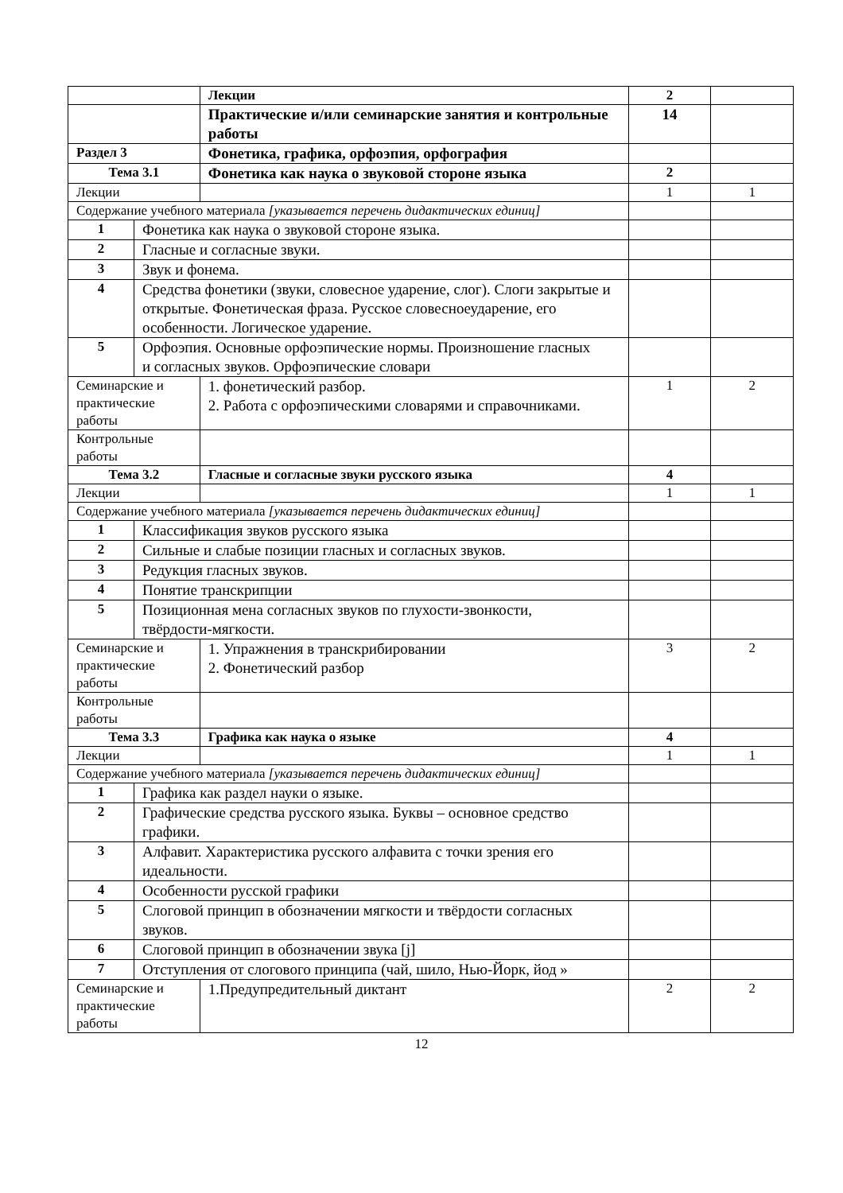| | | Лекции | 2 | |
| | | Практические и/или семинарские занятия и контрольные работы | 14 | |
| Раздел 3 | | Фонетика, графика, орфоэпия, орфография | | |
| Тема 3.1 | | Фонетика как наука о звуковой стороне языка | 2 | |
| Лекции | | | 1 | 1 |
| Содержание учебного материала [указывается перечень дидактических единиц] | | | | |
| 1 | Фонетика как наука о звуковой стороне языка. | | | |
| 2 | Гласные и согласные звуки. | | | |
| 3 | Звук и фонема. | | | |
| 4 | Средства фонетики (звуки, словесное ударение, слог). Слоги закрытые и открытые. Фонетическая фраза. Русское словесноеударение, его особенности. Логическое ударение. | | | |
| 5 | Орфоэпия. Основные орфоэпические нормы. Произношение гласных и согласных звуков. Орфоэпические словари | | | |
| Семинарские и практические работы | | 1. фонетический разбор. 2. Работа с орфоэпическими словарями и справочниками. | 1 | 2 |
| Контрольные работы | | | | |
| Тема 3.2 | | Гласные и согласные звуки русского языка | 4 | |
| Лекции | | | 1 | 1 |
| Содержание учебного материала [указывается перечень дидактических единиц] | | | | |
| 1 | Классификация звуков русского языка | | | |
| 2 | Сильные и слабые позиции гласных и согласных звуков. | | | |
| 3 | Редукция гласных звуков. | | | |
| 4 | Понятие транскрипции | | | |
| 5 | Позиционная мена согласных звуков по глухости-звонкости, твёрдости-мягкости. | | | |
| Семинарские и практические работы | | 1. Упражнения в транскрибировании 2. Фонетический разбор | 3 | 2 |
| Контрольные работы | | | | |
| Тема 3.3 | | Графика как наука о языке | 4 | |
| Лекции | | | 1 | 1 |
| Содержание учебного материала [указывается перечень дидактических единиц] | | | | |
| 1 | Графика как раздел науки о языке. | | | |
| 2 | Графические средства русского языка. Буквы – основное средство графики. | | | |
| 3 | Алфавит. Характеристика русского алфавита с точки зрения его идеальности. | | | |
| 4 | Особенности русской графики | | | |
| 5 | Слоговой принцип в обозначении мягкости и твёрдости согласных звуков. | | | |
| 6 | Слоговой принцип в обозначении звука [j] | | | |
| 7 | Отступления от слогового принципа (чай, шило, Нью-Йорк, йод » | | | |
| Семинарские и практические работы | | 1.Предупредительный диктант | 2 | 2 |
12